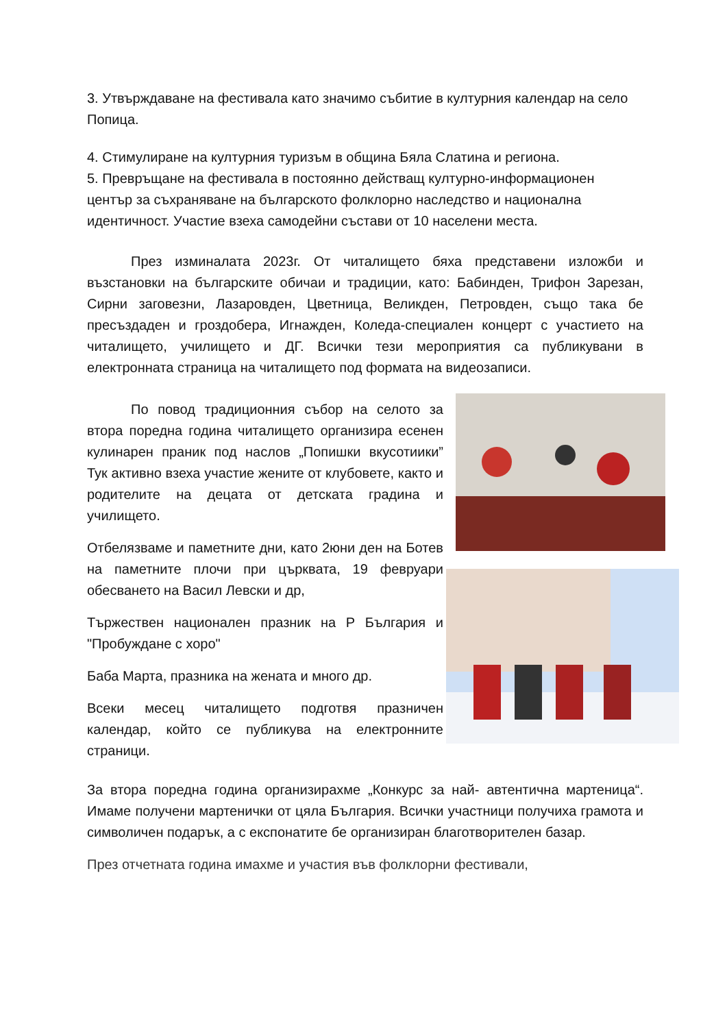3. Утвърждаване на фестивала като значимо събитие в културния календар на село Попица.
4. Стимулиране на културния туризъм в община Бяла Слатина и региона.
5. Превръщане на фестивала в постоянно действащ културно-информационен център за съхраняване на българското фолклорно наследство и национална идентичност. Участие взеха самодейни състави от 10 населени места.
През изминалата 2023г. От читалището бяха представени изложби и възстановки на българските обичаи и традиции, като: Бабинден, Трифон Зарезан, Сирни заговезни, Лазаровден, Цветница, Великден, Петровден, също така бе пресъздаден и гроздобера, Игнажден, Коледа-специален концерт с участието на читалището, училището и ДГ. Всички тези мероприятия са публикувани в електронната страница на читалището под формата на видеозаписи.
По повод традиционния събор на селото за втора поредна година читалището организира есенен кулинарен праник под наслов „Попишки вкусотиики” Тук активно взеха участие жените от клубовете, както и родителите на децата от детската градина и училището.
Отбелязваме и паметните дни, като 2юни ден на Ботев на паметните плочи при църквата, 19 февруари обесването на Васил Левски и др,
Тържествен национален празник на Р България и "Пробуждане с хоро"
Баба Марта, празника на жената и много др.
Всеки месец читалището подготвя празничен календар, който се публикува на електронните страници.
За втора поредна година организирахме „Конкурс за най- автентична мартеница“. Имаме получени мартенички от цяла България. Всички участници получиха грамота и символичен подарък, а с експонатите бе организиран благотворителен базар.
През отчетната година имахме и участия във фолклорни фестивали,